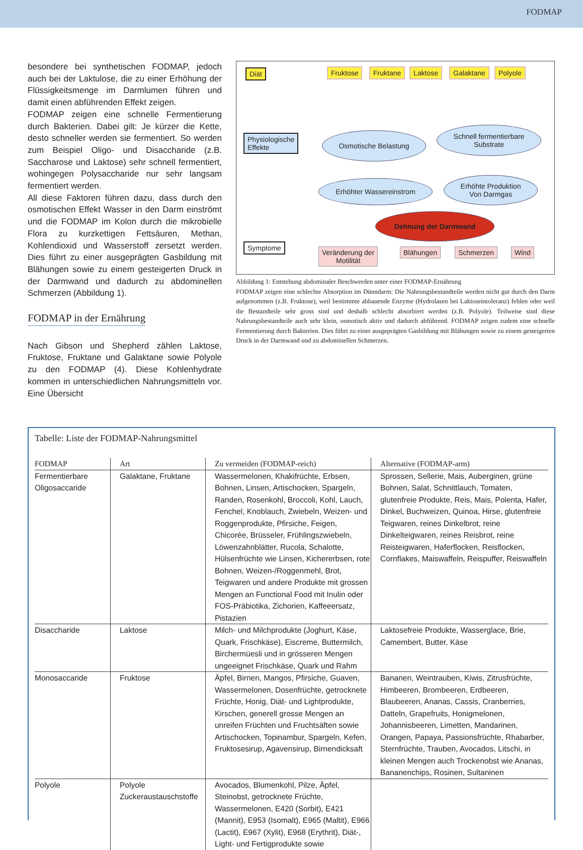FODMAP
besondere bei synthetischen FODMAP, jedoch auch bei der Laktulose, die zu einer Erhöhung der Flüssigkeitsmenge im Darmlumen führen und damit einen abführenden Effekt zeigen.
FODMAP zeigen eine schnelle Fermentierung durch Bakterien. Dabei gilt: Je kürzer die Kette, desto schneller werden sie fermentiert. So werden zum Beispiel Oligo- und Disaccharide (z.B. Saccharose und Laktose) sehr schnell fermentiert, wohingegen Polysaccharide nur sehr langsam fermentiert werden.
All diese Faktoren führen dazu, dass durch den osmotischen Effekt Wasser in den Darm einströmt und die FODMAP im Kolon durch die mikrobielle Flora zu kurzkettigen Fettsäuren, Methan, Kohlendioxid und Wasserstoff zersetzt werden. Dies führt zu einer ausgeprägten Gasbildung mit Blähungen sowie zu einem gesteigerten Druck in der Darmwand und dadurch zu abdominellen Schmerzen (Abbildung 1).
FODMAP in der Ernährung
Nach Gibson und Shepherd zählen Laktose, Fruktose, Fruktane und Galaktane sowie Polyole zu den FODMAP (4). Diese Kohlenhydrate kommen in unterschiedlichen Nahrungsmitteln vor. Eine Übersicht
Diät Fruktose Fruktane Laktose Galaktane Polyole
Physiologische
Effekte
Osmotische Belastung
Schnell fermentierbare
Substrate
Erhöhter Wassereinstrom
Erhöhte Produktion
Von Darmgas
Dehnung der Darmwand
Symptome
Veränderung der
Motilität
Blähungen Schmerzen Wind
Abbildung 1: Entstehung abdominaler Beschwerden unter einer FODMAP-Ernährung
FODMAP zeigen eine schlechte Absorption im Dünndarm: Die Nahrungsbestandteile werden nicht gut durch den Darm aufgenommen (z.B. Fruktose), weil bestimmte abbauende Enzyme (Hydrolasen bei Laktoseintoleranz) fehlen oder weil die Bestandteile sehr gross sind und deshalb schlecht absorbiert werden (z.B. Polyole). Teilweise sind diese Nahrungsbestandteile auch sehr klein, osmotisch aktiv und dadurch abführend. FODMAP zeigen zudem eine schnelle Fermentierung durch Bakterien. Dies führt zu einer ausgeprägten Gasbildung mit Blähungen sowie zu einem gesteigerten Druck in der Darmwand und zu abdominellen Schmerzen.
Tabelle: Liste der FODMAP-Nahrungsmittel
| FODMAP | Art | Zu vermeiden (FODMAP-reich) | Alternative (FODMAP-arm) |
| --- | --- | --- | --- |
| Fermentierbare Oligosaccaride | Galaktane, Fruktane | Wassermelonen, Khakifrüchte, Erbsen, Bohnen, Linsen, Artischocken, Spargeln, Randen, Rosenkohl, Broccoli, Kohl, Lauch, Fenchel, Knoblauch, Zwiebeln, Weizen- und Roggenprodukte, Pfirsiche, Feigen, Chicorée, Brüsseler, Frühlingszwiebeln, Löwenzahnblätter, Rucola, Schalotte, Hülsenfrüchte wie Linsen, Kichererbsen, rote Bohnen, Weizen-/Roggenmehl, Brot, Teigwaren und andere Produkte mit grossen Mengen an Functional Food mit Inulin oder FOS-Präbiotika, Zichorien, Kaffeeersatz, Pistazien | Sprossen, Sellerie, Mais, Auberginen, grüne Bohnen, Salat, Schnittlauch, Tomaten, glutenfreie Produkte, Reis, Mais, Polenta, Hafer, Dinkel, Buchweizen, Quinoa, Hirse, glutenfreie Teigwaren, reines Dinkelbrot, reine Dinkelteigwaren, reines Reisbrot, reine Reisteigwaren, Haferflocken, Reisflocken, Cornflakes, Maiswaffeln, Reispuffer, Reiswaffeln |
| Disaccharide | Laktose | Milch- und Milchprodukte (Joghurt, Käse, Quark, Frischkäse), Eiscreme, Buttermilch, Birchermüesli und in grösseren Mengen ungeeignet Frischkäse, Quark und Rahm | Laktosefreie Produkte, Wasserglace, Brie, Camembert, Butter, Käse |
| Monosaccaride | Fruktose | Äpfel, Birnen, Mangos, Pfirsiche, Guaven, Wassermelonen, Dosenfrüchte, getrocknete Früchte, Honig, Diät- und Lightprodukte, Kirschen, generell grosse Mengen an unreifen Früchten und Fruchtsäften sowie Artischocken, Topinambur, Spargeln, Kefen, Fruktosesirup, Agavensirup, Birnendicksaft | Bananen, Weintrauben, Kiwis, Zitrusfrüchte, Himbeeren, Brombeeren, Erdbeeren, Blaubeeren, Ananas, Cassis, Cranberries, Datteln, Grapefruits, Honigmelonen, Johannisbeeren, Limetten, Mandarinen, Orangen, Papaya, Passionsfrüchte, Rhabarber, Sternfrüchte, Trauben, Avocados, Litschi, in kleinen Mengen auch Trockenobst wie Ananas, Bananenchips, Rosinen, Sultaninen |
| Polyole | Polyole Zuckeraustauschstoffe | Avocados, Blumenkohl, Pilze, Äpfel, Steinobst, getrocknete Früchte, Wassermelonen, E420 (Sorbit), E421 (Mannit), E953 (Isomalt), E965 (Maltit), E966 (Lactit), E967 (Xylit), E968 (Erythrit), Diät-, Light- und Fertigprodukte sowie | |